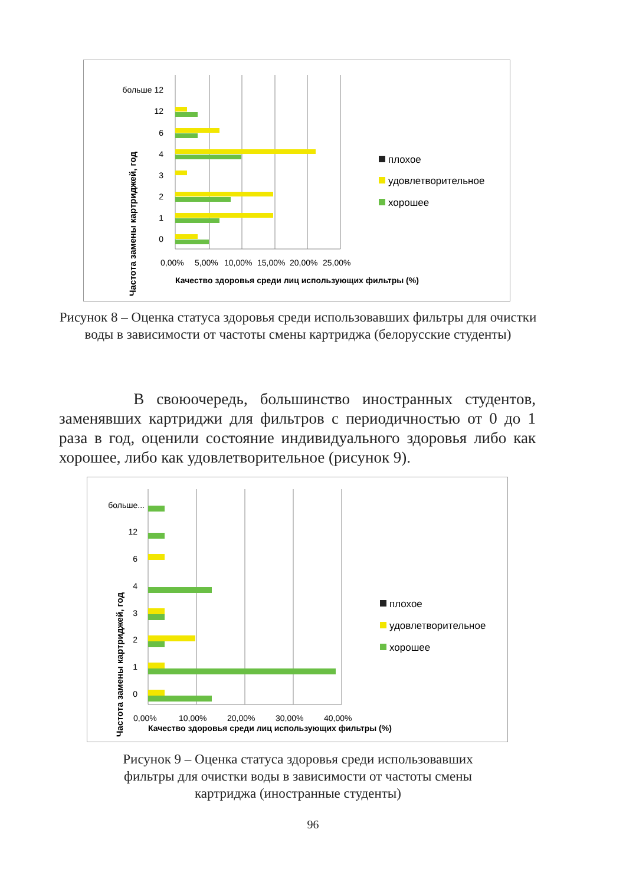Частота замены картриджей, год
больше 12
12
6
4
3
2
1
0
0,00%
5,00%
10,00%
15,00%
20,00%
25,00%
Качество здоровья среди лиц использующих фильтры (%)
плохое
удовлетворительное
хорошее
Рисунок 8 – Оценка статуса здоровья среди использовавших фильтры для очистки воды в зависимости от частоты смены картриджа (белорусские студенты)
В своюочередь, большинство иностранных студентов, заменявших картриджи для фильтров с периодичностью от 0 до 1 раза в год, оценили состояние индивидуального здоровья либо как хорошее, либо как удовлетворительное (рисунок 9).
Частота замены картриджей, год
больше...
12
6
4
3
2
1
0
0,00%
10,00%
20,00%
30,00%
40,00%
Качество здоровья среди лиц использующих фильтры (%)
плохое
удовлетворительное
хорошее
Рисунок 9 – Оценка статуса здоровья среди использовавших фильтры для очистки воды в зависимости от частоты смены картриджа (иностранные студенты)
96